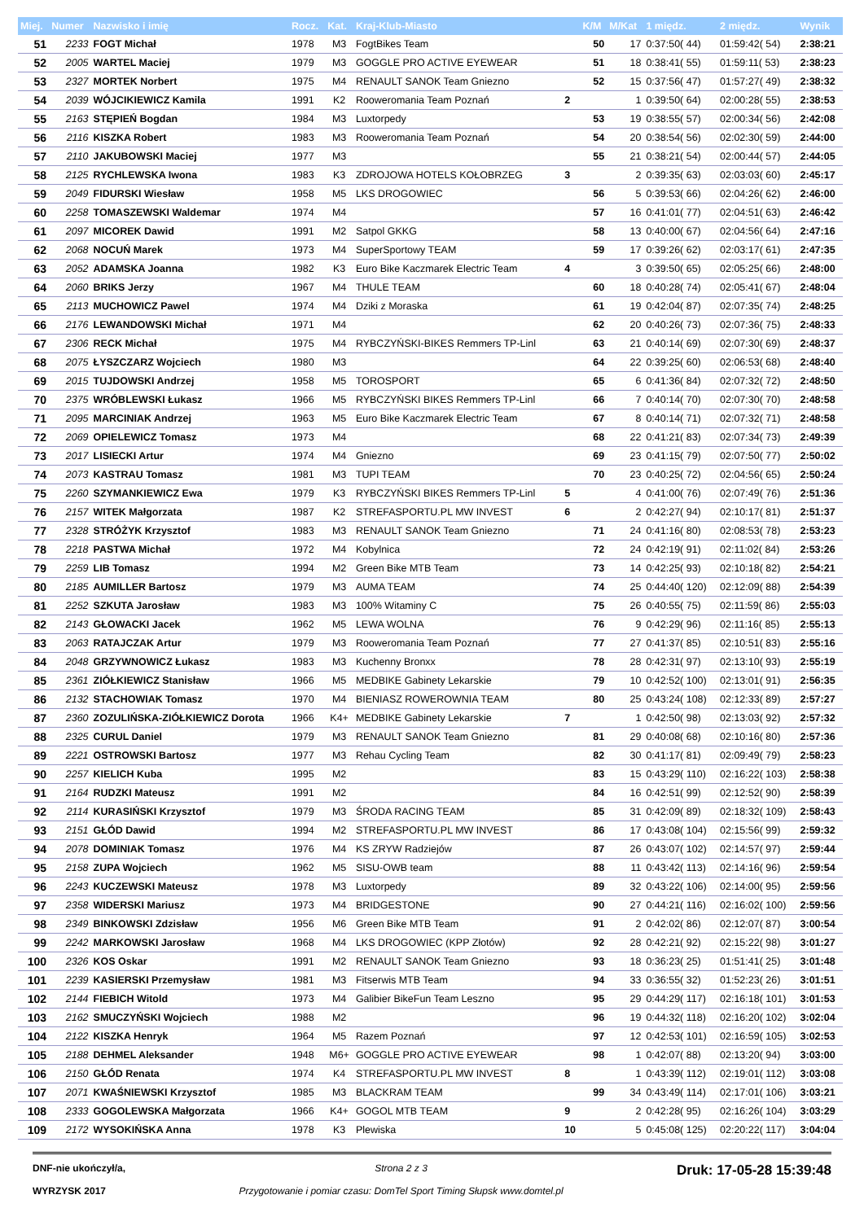| Miej. | Numer | Nazwisko i imię | Rocz. | Kat. | Kraj-Klub-Miasto | | K/M | M/Kat | 1 międz. | 2 międz. | Wynik |
| --- | --- | --- | --- | --- | --- | --- | --- | --- | --- | --- | --- |
| 51 | 2233 | FOGT Michał | 1978 | M3 | FogtBikes Team | | 50 | 17 | 0:37:50( 44) | 01:59:42( 54) | 2:38:21 |
| 52 | 2005 | WARTEL Maciej | 1979 | M3 | GOGGLE PRO ACTIVE EYEWEAR | | 51 | 18 | 0:38:41( 55) | 01:59:11( 53) | 2:38:23 |
| 53 | 2327 | MORTEK Norbert | 1975 | M4 | RENAULT SANOK Team Gniezno | | 52 | 15 | 0:37:56( 47) | 01:57:27( 49) | 2:38:32 |
| 54 | 2039 | WÓJCIKIEWICZ Kamila | 1991 | K2 | Rooweromania Team Poznań | 2 | | 1 | 0:39:50( 64) | 02:00:28( 55) | 2:38:53 |
| 55 | 2163 | STĘPIEŃ Bogdan | 1984 | M3 | Luxtorpedy | | 53 | 19 | 0:38:55( 57) | 02:00:34( 56) | 2:42:08 |
| 56 | 2116 | KISZKA Robert | 1983 | M3 | Rooweromania Team Poznań | | 54 | 20 | 0:38:54( 56) | 02:02:30( 59) | 2:44:00 |
| 57 | 2110 | JAKUBOWSKI Maciej | 1977 | M3 | | | 55 | 21 | 0:38:21( 54) | 02:00:44( 57) | 2:44:05 |
| 58 | 2125 | RYCHLEWSKA Iwona | 1983 | K3 | ZDROJOWA HOTELS KOŁOBRZEG | 3 | | 2 | 0:39:35( 63) | 02:03:03( 60) | 2:45:17 |
| 59 | 2049 | FIDURSKI Wiesław | 1958 | M5 | LKS DROGOWIEC | | 56 | 5 | 0:39:53( 66) | 02:04:26( 62) | 2:46:00 |
| 60 | 2258 | TOMASZEWSKI Waldemar | 1974 | M4 | | | 57 | 16 | 0:41:01( 77) | 02:04:51( 63) | 2:46:42 |
| 61 | 2097 | MICOREK Dawid | 1991 | M2 | Satpol GKKG | | 58 | 13 | 0:40:00( 67) | 02:04:56( 64) | 2:47:16 |
| 62 | 2068 | NOCUŃ Marek | 1973 | M4 | SuperSportowy TEAM | | 59 | 17 | 0:39:26( 62) | 02:03:17( 61) | 2:47:35 |
| 63 | 2052 | ADAMSKA Joanna | 1982 | K3 | Euro Bike Kaczmarek Electric Team | 4 | | 3 | 0:39:50( 65) | 02:05:25( 66) | 2:48:00 |
| 64 | 2060 | BRIKS Jerzy | 1967 | M4 | THULE TEAM | | 60 | 18 | 0:40:28( 74) | 02:05:41( 67) | 2:48:04 |
| 65 | 2113 | MUCHOWICZ Pawel | 1974 | M4 | Dziki z Moraska | | 61 | 19 | 0:42:04( 87) | 02:07:35( 74) | 2:48:25 |
| 66 | 2176 | LEWANDOWSKI Michał | 1971 | M4 | | | 62 | 20 | 0:40:26( 73) | 02:07:36( 75) | 2:48:33 |
| 67 | 2306 | RECK Michał | 1975 | M4 | RYBCZYŃSKI-BIKES Remmers TP-Linl | | 63 | 21 | 0:40:14( 69) | 02:07:30( 69) | 2:48:37 |
| 68 | 2075 | ŁYSZCZARZ Wojciech | 1980 | M3 | | | 64 | 22 | 0:39:25( 60) | 02:06:53( 68) | 2:48:40 |
| 69 | 2015 | TUJDOWSKI Andrzej | 1958 | M5 | TOROSPORT | | 65 | 6 | 0:41:36( 84) | 02:07:32( 72) | 2:48:50 |
| 70 | 2375 | WRÓBLEWSKI Łukasz | 1966 | M5 | RYBCZYŃSKI BIKES Remmers TP-Linl | | 66 | 7 | 0:40:14( 70) | 02:07:30( 70) | 2:48:58 |
| 71 | 2095 | MARCINIAK Andrzej | 1963 | M5 | Euro Bike Kaczmarek Electric Team | | 67 | 8 | 0:40:14( 71) | 02:07:32( 71) | 2:48:58 |
| 72 | 2069 | OPIELEWICZ Tomasz | 1973 | M4 | | | 68 | 22 | 0:41:21( 83) | 02:07:34( 73) | 2:49:39 |
| 73 | 2017 | LISIECKI Artur | 1974 | M4 | Gniezno | | 69 | 23 | 0:41:15( 79) | 02:07:50( 77) | 2:50:02 |
| 74 | 2073 | KASTRAU Tomasz | 1981 | M3 | TUPI TEAM | | 70 | 23 | 0:40:25( 72) | 02:04:56( 65) | 2:50:24 |
| 75 | 2260 | SZYMANKIEWICZ Ewa | 1979 | K3 | RYBCZYŃSKI BIKES Remmers TP-Linl | 5 | | 4 | 0:41:00( 76) | 02:07:49( 76) | 2:51:36 |
| 76 | 2157 | WITEK Małgorzata | 1987 | K2 | STREFASPORTU.PL MW INVEST | 6 | | 2 | 0:42:27( 94) | 02:10:17( 81) | 2:51:37 |
| 77 | 2328 | STRÓŻYK Krzysztof | 1983 | M3 | RENAULT SANOK Team Gniezno | | 71 | 24 | 0:41:16( 80) | 02:08:53( 78) | 2:53:23 |
| 78 | 2218 | PASTWA Michał | 1972 | M4 | Kobylnica | | 72 | 24 | 0:42:19( 91) | 02:11:02( 84) | 2:53:26 |
| 79 | 2259 | LIB Tomasz | 1994 | M2 | Green Bike MTB Team | | 73 | 14 | 0:42:25( 93) | 02:10:18( 82) | 2:54:21 |
| 80 | 2185 | AUMILLER Bartosz | 1979 | M3 | AUMA TEAM | | 74 | 25 | 0:44:40( 120) | 02:12:09( 88) | 2:54:39 |
| 81 | 2252 | SZKUTA Jarosław | 1983 | M3 | 100% Witaminy C | | 75 | 26 | 0:40:55( 75) | 02:11:59( 86) | 2:55:03 |
| 82 | 2143 | GŁOWACKI Jacek | 1962 | M5 | LEWA WOLNA | | 76 | 9 | 0:42:29( 96) | 02:11:16( 85) | 2:55:13 |
| 83 | 2063 | RATAJCZAK Artur | 1979 | M3 | Rooweromania Team Poznań | | 77 | 27 | 0:41:37( 85) | 02:10:51( 83) | 2:55:16 |
| 84 | 2048 | GRZYWNOWICZ Łukasz | 1983 | M3 | Kuchenny Bronxx | | 78 | 28 | 0:42:31( 97) | 02:13:10( 93) | 2:55:19 |
| 85 | 2361 | ZIÓŁKIEWICZ Stanisław | 1966 | M5 | MEDBIKE Gabinety Lekarskie | | 79 | 10 | 0:42:52( 100) | 02:13:01( 91) | 2:56:35 |
| 86 | 2132 | STACHOWIAK Tomasz | 1970 | M4 | BIENIASZ ROWEROWNIA TEAM | | 80 | 25 | 0:43:24( 108) | 02:12:33( 89) | 2:57:27 |
| 87 | 2360 | ZOZULIŃSKA-ZIÓŁKIEWICZ Dorota | 1966 | K4+ | MEDBIKE Gabinety Lekarskie | 7 | | 1 | 0:42:50( 98) | 02:13:03( 92) | 2:57:32 |
| 88 | 2325 | CURUL Daniel | 1979 | M3 | RENAULT SANOK Team Gniezno | | 81 | 29 | 0:40:08( 68) | 02:10:16( 80) | 2:57:36 |
| 89 | 2221 | OSTROWSKI Bartosz | 1977 | M3 | Rehau Cycling Team | | 82 | 30 | 0:41:17( 81) | 02:09:49( 79) | 2:58:23 |
| 90 | 2257 | KIELICH Kuba | 1995 | M2 | | | 83 | 15 | 0:43:29( 110) | 02:16:22( 103) | 2:58:38 |
| 91 | 2164 | RUDZKI Mateusz | 1991 | M2 | | | 84 | 16 | 0:42:51( 99) | 02:12:52( 90) | 2:58:39 |
| 92 | 2114 | KURASIŃSKI Krzysztof | 1979 | M3 | ŚRODA RACING TEAM | | 85 | 31 | 0:42:09( 89) | 02:18:32( 109) | 2:58:43 |
| 93 | 2151 | GŁÓD Dawid | 1994 | M2 | STREFASPORTU.PL MW INVEST | | 86 | 17 | 0:43:08( 104) | 02:15:56( 99) | 2:59:32 |
| 94 | 2078 | DOMINIAK Tomasz | 1976 | M4 | KS ZRYW Radziejów | | 87 | 26 | 0:43:07( 102) | 02:14:57( 97) | 2:59:44 |
| 95 | 2158 | ZUPA Wojciech | 1962 | M5 | SISU-OWB team | | 88 | 11 | 0:43:42( 113) | 02:14:16( 96) | 2:59:54 |
| 96 | 2243 | KUCZEWSKI Mateusz | 1978 | M3 | Luxtorpedy | | 89 | 32 | 0:43:22( 106) | 02:14:00( 95) | 2:59:56 |
| 97 | 2358 | WIDERSKI Mariusz | 1973 | M4 | BRIDGESTONE | | 90 | 27 | 0:44:21( 116) | 02:16:02( 100) | 2:59:56 |
| 98 | 2349 | BINKOWSKI Zdzisław | 1956 | M6 | Green Bike MTB Team | | 91 | 2 | 0:42:02( 86) | 02:12:07( 87) | 3:00:54 |
| 99 | 2242 | MARKOWSKI Jarosław | 1968 | M4 | LKS DROGOWIEC (KPP Złotów) | | 92 | 28 | 0:42:21( 92) | 02:15:22( 98) | 3:01:27 |
| 100 | 2326 | KOS Oskar | 1991 | M2 | RENAULT SANOK Team Gniezno | | 93 | 18 | 0:36:23( 25) | 01:51:41( 25) | 3:01:48 |
| 101 | 2239 | KASIERSKI Przemysław | 1981 | M3 | Fitserwis MTB Team | | 94 | 33 | 0:36:55( 32) | 01:52:23( 26) | 3:01:51 |
| 102 | 2144 | FIEBICH Witold | 1973 | M4 | Galibier BikeFun Team Leszno | | 95 | 29 | 0:44:29( 117) | 02:16:18( 101) | 3:01:53 |
| 103 | 2162 | SMUCZYŃSKI Wojciech | 1988 | M2 | | | 96 | 19 | 0:44:32( 118) | 02:16:20( 102) | 3:02:04 |
| 104 | 2122 | KISZKA Henryk | 1964 | M5 | Razem Poznań | | 97 | 12 | 0:42:53( 101) | 02:16:59( 105) | 3:02:53 |
| 105 | 2188 | DEHMEL Aleksander | 1948 | M6+ | GOGGLE PRO ACTIVE EYEWEAR | | 98 | 1 | 0:42:07( 88) | 02:13:20( 94) | 3:03:00 |
| 106 | 2150 | GŁÓD Renata | 1974 | K4 | STREFASPORTU.PL MW INVEST | 8 | | 1 | 0:43:39( 112) | 02:19:01( 112) | 3:03:08 |
| 107 | 2071 | KWAŚNIEWSKI Krzysztof | 1985 | M3 | BLACKRAM TEAM | | 99 | 34 | 0:43:49( 114) | 02:17:01( 106) | 3:03:21 |
| 108 | 2333 | GOGOLEWSKA Małgorzata | 1966 | K4+ | GOGOL MTB TEAM | 9 | | 2 | 0:42:28( 95) | 02:16:26( 104) | 3:03:29 |
| 109 | 2172 | WYSOKIŃSKA Anna | 1978 | K3 | Plewiska | 10 | | 5 | 0:45:08( 125) | 02:20:22( 117) | 3:04:04 |
DNF-nie ukończył/a,
WYRZYSK 2017
Strona 2 z 3
Przygotowanie i pomiar czasu: DomTel Sport Timing Słupsk www.domtel.pl
Druk: 17-05-28 15:39:48